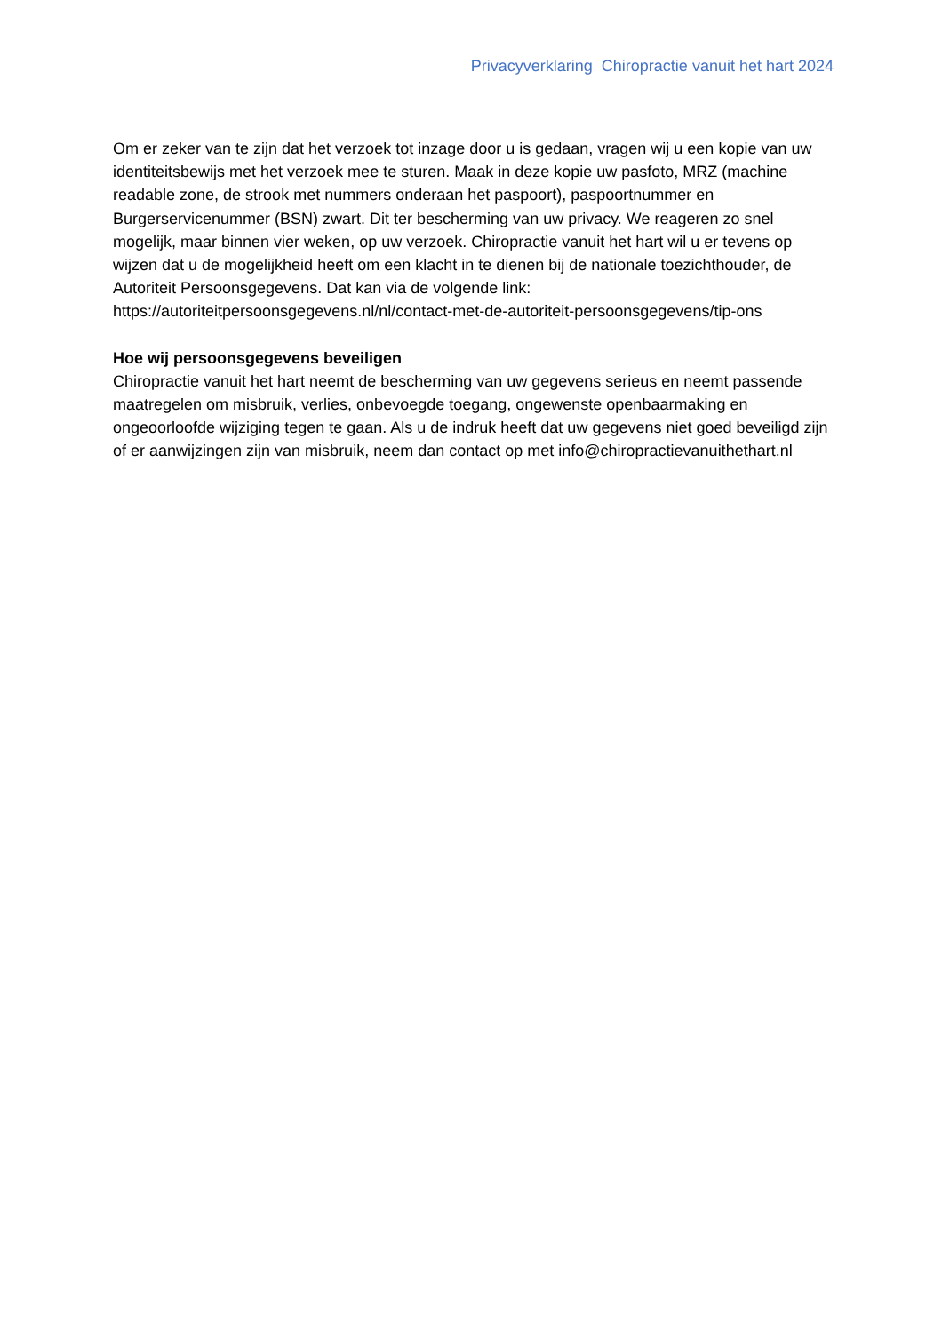Privacyverklaring Chiropractie vanuit het hart 2024
Om er zeker van te zijn dat het verzoek tot inzage door u is gedaan, vragen wij u een kopie van uw identiteitsbewijs met het verzoek mee te sturen. Maak in deze kopie uw pasfoto, MRZ (machine readable zone, de strook met nummers onderaan het paspoort), paspoortnummer en Burgerservicenummer (BSN) zwart. Dit ter bescherming van uw privacy. We reageren zo snel mogelijk, maar binnen vier weken, op uw verzoek. Chiropractie vanuit het hart wil u er tevens op wijzen dat u de mogelijkheid heeft om een klacht in te dienen bij de nationale toezichthouder, de Autoriteit Persoonsgegevens. Dat kan via de volgende link: https://autoriteitpersoonsgegevens.nl/nl/contact-met-de-autoriteit-persoonsgegevens/tip-ons
Hoe wij persoonsgegevens beveiligen
Chiropractie vanuit het hart neemt de bescherming van uw gegevens serieus en neemt passende maatregelen om misbruik, verlies, onbevoegde toegang, ongewenste openbaarmaking en ongeoorloofde wijziging tegen te gaan. Als u de indruk heeft dat uw gegevens niet goed beveiligd zijn of er aanwijzingen zijn van misbruik, neem dan contact op met info@chiropractievanuithethart.nl